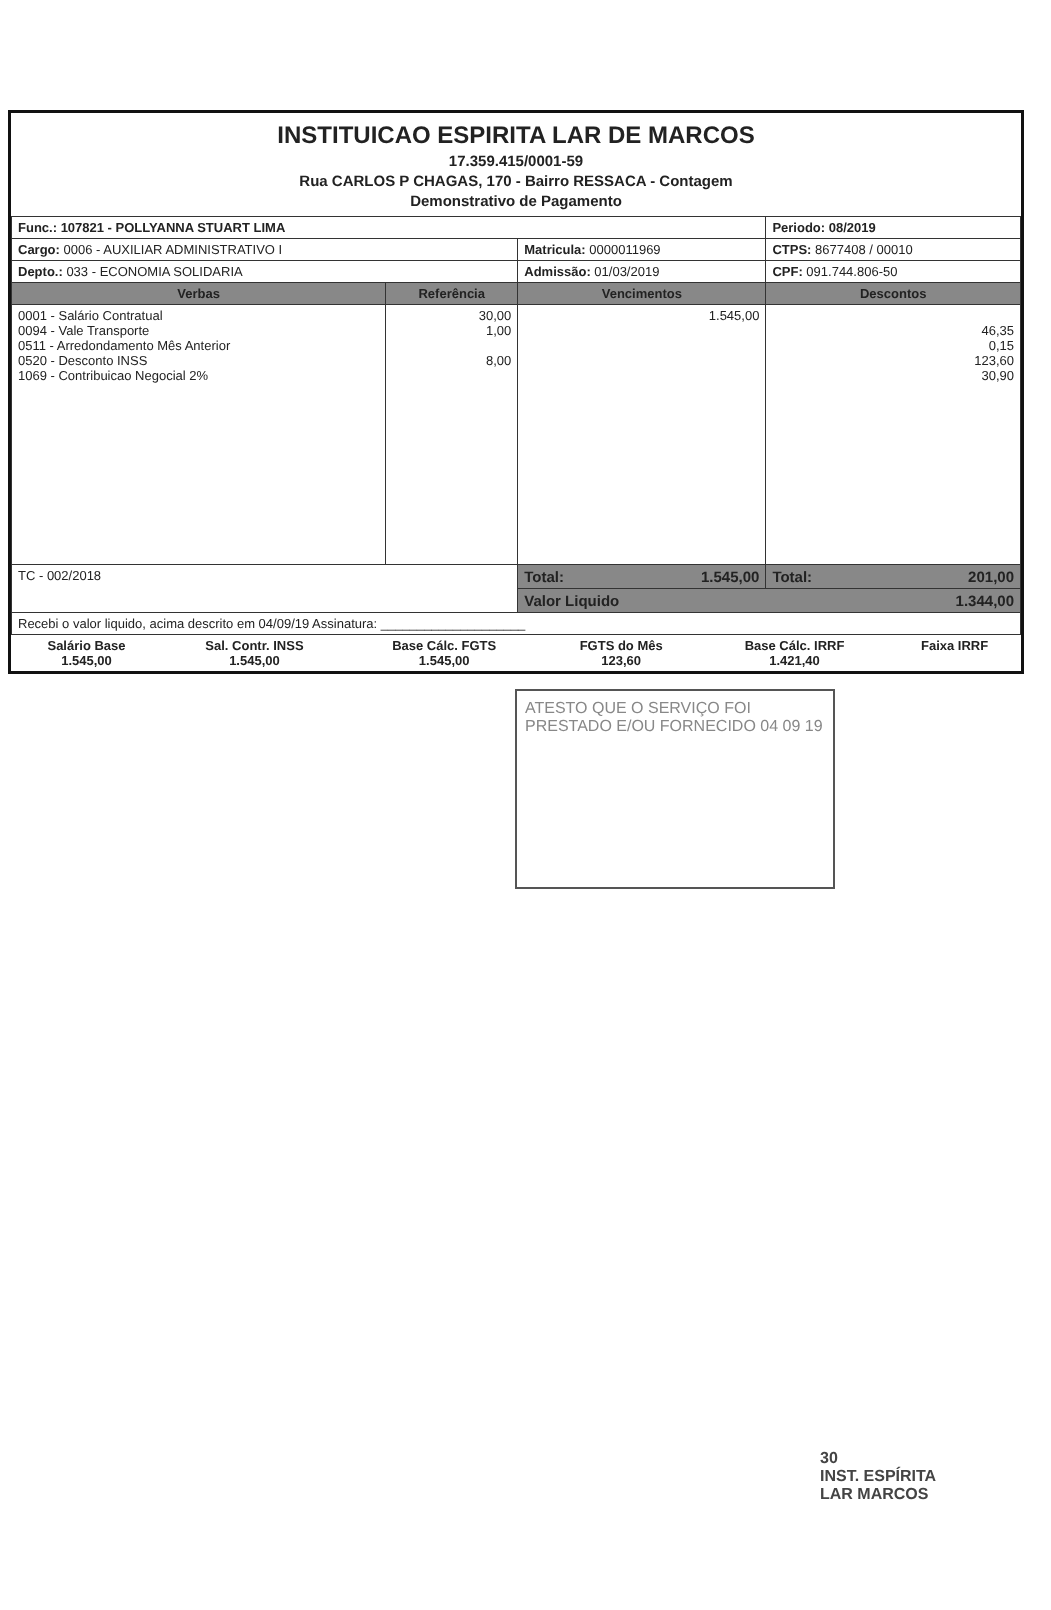INSTITUICAO ESPIRITA LAR DE MARCOS
17.359.415/0001-59
Rua CARLOS P CHAGAS, 170 - Bairro RESSACA - Contagem
Demonstrativo de Pagamento
| Func.: 107821 - POLLYANNA STUART LIMA | | | Periodo: 08/2019 |
| Cargo: 0006 - AUXILIAR ADMINISTRATIVO I | | Matricula: 0000011969 | CTPS: 8677408 / 00010 |
| Depto.: 033 - ECONOMIA SOLIDARIA | | Admissão: 01/03/2019 | CPF: 091.744.806-50 |
| Verbas | Referência | Vencimentos | Descontos |
| 0001 - Salário Contratual 0094 - Vale Transporte 0511 - Arredondamento Mês Anterior 0520 - Desconto INSS 1069 - Contribuicao Negocial 2% | 30,00 1,00 8,00 | 1.545,00 | 46,35 0,15 123,60 30,90 |
| TC - 002/2018 | | Total: 1.545,00 | Total: 201,00 |
| | | Valor Liquido 1.344,00 | |
| Recebi o valor liquido, acima descrito em 04/09/19 Assinatura: ____________________ | | | |
| Salário Base 1.545,00 | Sal. Contr. INSS 1.545,00 | Base Cálc. FGTS 1.545,00 | FGTS do Mês 123,60 | Base Cálc. IRRF 1.421,40 | Faixa IRRF |
ATESTO QUE O SERVIÇO FOI PRESTADO E/OU FORNECIDO 04 09 19
30
INST. ESPÍRITA
LAR MARCOS